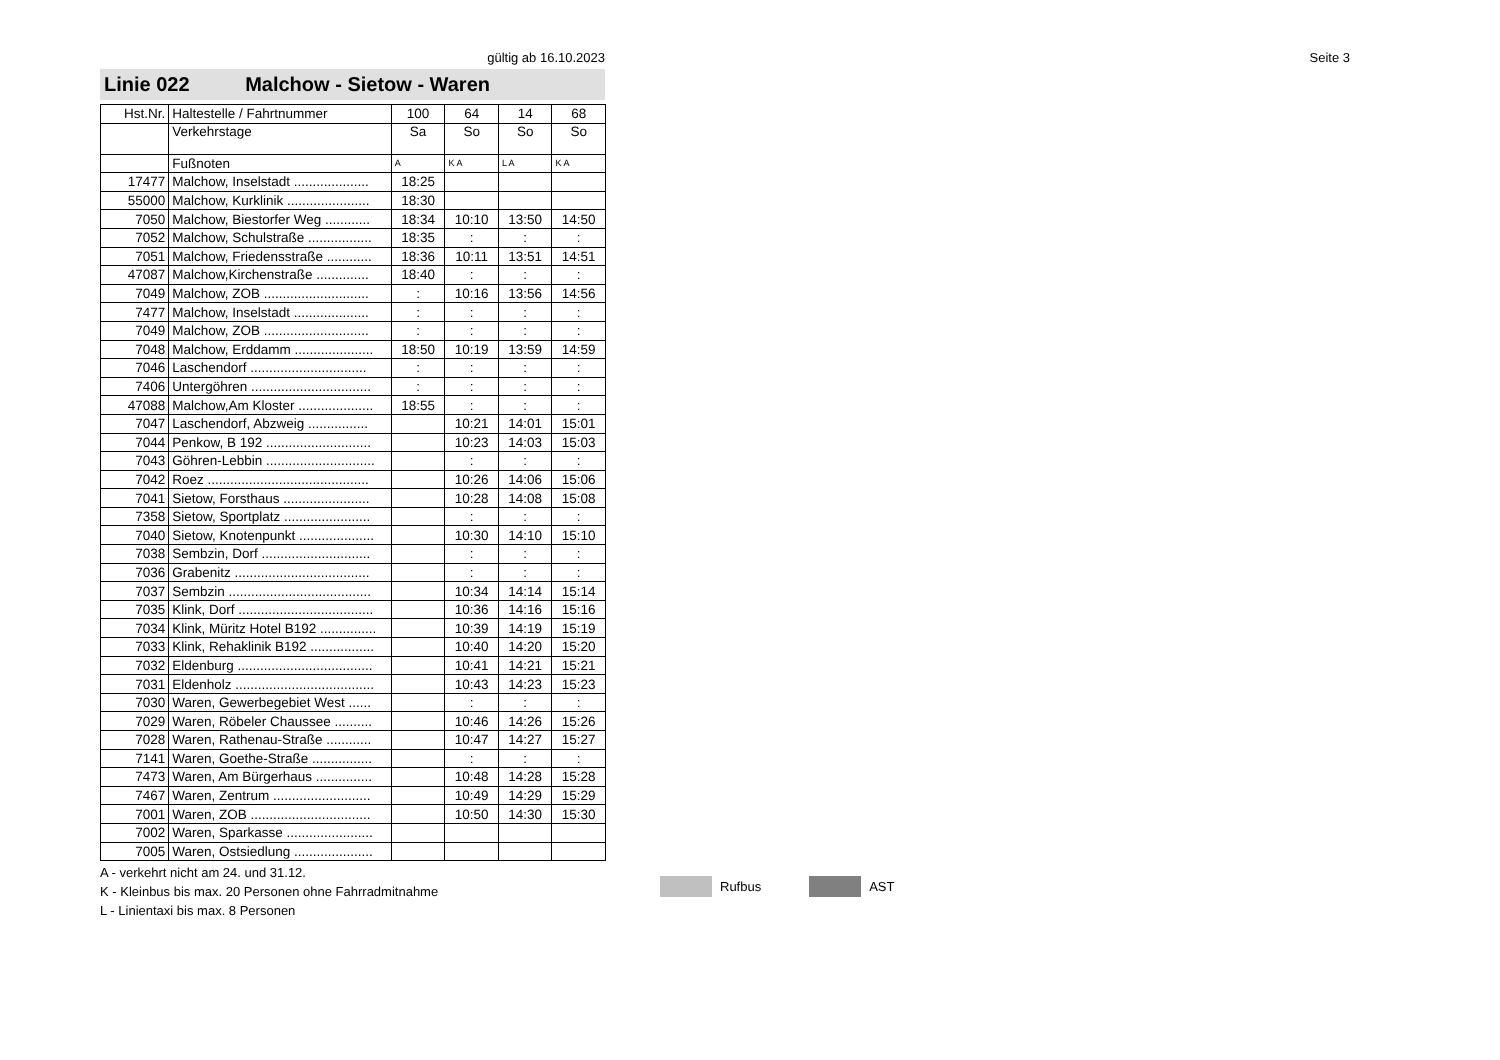gültig ab 16.10.2023 Seite 3
Linie 022 Malchow - Sietow - Waren
| Hst.Nr. | Haltestelle / Fahrtnummer | 100 | 64 | 14 | 68 |
| --- | --- | --- | --- | --- | --- |
| | Verkehrstage | Sa | So | So | So |
| | Fußnoten | A | K A | L A | K A |
| 17477 | Malchow, Inselstadt .................... | 18:25 | | | |
| 55000 | Malchow, Kurklinik ...................... | 18:30 | | | |
| 7050 | Malchow, Biestorfer Weg ............ | 18:34 | 10:10 | 13:50 | 14:50 |
| 7052 | Malchow, Schulstraße ................. | 18:35 | : | : | : |
| 7051 | Malchow, Friedensstraße ............ | 18:36 | 10:11 | 13:51 | 14:51 |
| 47087 | Malchow,Kirchenstraße .............. | 18:40 | : | : | : |
| 7049 | Malchow, ZOB ............................ | : | 10:16 | 13:56 | 14:56 |
| 7477 | Malchow, Inselstadt .................... | : | : | : | : |
| 7049 | Malchow, ZOB ............................ | : | : | : | : |
| 7048 | Malchow, Erddamm ..................... | 18:50 | 10:19 | 13:59 | 14:59 |
| 7046 | Laschendorf ............................... | : | : | : | : |
| 7406 | Untergöhren ................................ | : | : | : | : |
| 47088 | Malchow,Am Kloster .................... | 18:55 | : | : | : |
| 7047 | Laschendorf, Abzweig ................ | | 10:21 | 14:01 | 15:01 |
| 7044 | Penkow, B 192 ............................ | | 10:23 | 14:03 | 15:03 |
| 7043 | Göhren-Lebbin ............................. | | : | : | : |
| 7042 | Roez ........................................... | | 10:26 | 14:06 | 15:06 |
| 7041 | Sietow, Forsthaus ....................... | | 10:28 | 14:08 | 15:08 |
| 7358 | Sietow, Sportplatz ....................... | | : | : | : |
| 7040 | Sietow, Knotenpunkt .................... | | 10:30 | 14:10 | 15:10 |
| 7038 | Sembzin, Dorf ............................. | | : | : | : |
| 7036 | Grabenitz .................................... | | : | : | : |
| 7037 | Sembzin ...................................... | | 10:34 | 14:14 | 15:14 |
| 7035 | Klink, Dorf .................................... | | 10:36 | 14:16 | 15:16 |
| 7034 | Klink, Müritz Hotel B192 ............... | | 10:39 | 14:19 | 15:19 |
| 7033 | Klink, Rehaklinik B192 ................. | | 10:40 | 14:20 | 15:20 |
| 7032 | Eldenburg .................................... | | 10:41 | 14:21 | 15:21 |
| 7031 | Eldenholz ..................................... | | 10:43 | 14:23 | 15:23 |
| 7030 | Waren, Gewerbegebiet West ...... | | : | : | : |
| 7029 | Waren, Röbeler Chaussee .......... | | 10:46 | 14:26 | 15:26 |
| 7028 | Waren, Rathenau-Straße ............ | | 10:47 | 14:27 | 15:27 |
| 7141 | Waren, Goethe-Straße ................ | | : | : | : |
| 7473 | Waren, Am Bürgerhaus ............... | | 10:48 | 14:28 | 15:28 |
| 7467 | Waren, Zentrum .......................... | | 10:49 | 14:29 | 15:29 |
| 7001 | Waren, ZOB ................................ | | 10:50 | 14:30 | 15:30 |
| 7002 | Waren, Sparkasse ....................... | | | | |
| 7005 | Waren, Ostsiedlung ..................... | | | | |
A - verkehrt nicht am 24. und 31.12.
K - Kleinbus bis max. 20 Personen ohne Fahrradmitnahme
L - Linientaxi bis max. 8 Personen
Rufbus AST